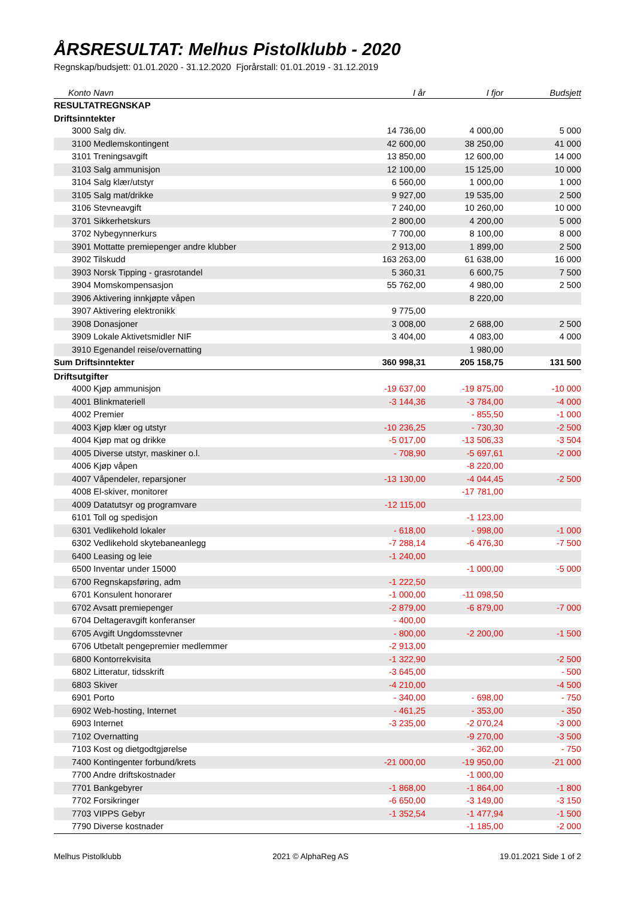ÅRSRESULTAT: Melhus Pistolklubb - 2020
Regnskap/budsjett: 01.01.2020 - 31.12.2020 Fjorårstall: 01.01.2019 - 31.12.2019
| Konto Navn | I år | I fjor | Budsjett |
| --- | --- | --- | --- |
| RESULTATREGNSKAP | | | |
| Driftsinntekter | | | |
| 3000 Salg div. | 14 736,00 | 4 000,00 | 5 000 |
| 3100 Medlemskontingent | 42 600,00 | 38 250,00 | 41 000 |
| 3101 Treningsavgift | 13 850,00 | 12 600,00 | 14 000 |
| 3103 Salg ammunisjon | 12 100,00 | 15 125,00 | 10 000 |
| 3104 Salg klær/utstyr | 6 560,00 | 1 000,00 | 1 000 |
| 3105 Salg mat/drikke | 9 927,00 | 19 535,00 | 2 500 |
| 3106 Stevneavgift | 7 240,00 | 10 260,00 | 10 000 |
| 3701 Sikkerhetskurs | 2 800,00 | 4 200,00 | 5 000 |
| 3702 Nybegynnerkurs | 7 700,00 | 8 100,00 | 8 000 |
| 3901 Mottatte premiepenger andre klubber | 2 913,00 | 1 899,00 | 2 500 |
| 3902 Tilskudd | 163 263,00 | 61 638,00 | 16 000 |
| 3903 Norsk Tipping - grasrotandel | 5 360,31 | 6 600,75 | 7 500 |
| 3904 Momskompensasjon | 55 762,00 | 4 980,00 | 2 500 |
| 3906 Aktivering innkjøpte våpen | | 8 220,00 | |
| 3907 Aktivering elektronikk | 9 775,00 | | |
| 3908 Donasjoner | 3 008,00 | 2 688,00 | 2 500 |
| 3909 Lokale Aktivetsmidler NIF | 3 404,00 | 4 083,00 | 4 000 |
| 3910 Egenandel reise/overnatting | | 1 980,00 | |
| Sum Driftsinntekter | 360 998,31 | 205 158,75 | 131 500 |
| Driftsutgifter | | | |
| 4000 Kjøp ammunisjon | -19 637,00 | -19 875,00 | -10 000 |
| 4001 Blinkmateriell | -3 144,36 | -3 784,00 | -4 000 |
| 4002 Premier | | - 855,50 | -1 000 |
| 4003 Kjøp klær og utstyr | -10 236,25 | - 730,30 | -2 500 |
| 4004 Kjøp mat og drikke | -5 017,00 | -13 506,33 | -3 504 |
| 4005 Diverse utstyr, maskiner o.l. | - 708,90 | -5 697,61 | -2 000 |
| 4006 Kjøp våpen | | -8 220,00 | |
| 4007 Våpendeler, reparsjoner | -13 130,00 | -4 044,45 | -2 500 |
| 4008 El-skiver, monitorer | | -17 781,00 | |
| 4009 Datatutsyr og programvare | -12 115,00 | | |
| 6101 Toll og spedisjon | | -1 123,00 | |
| 6301 Vedlikehold lokaler | - 618,00 | - 998,00 | -1 000 |
| 6302 Vedlikehold skytebaneanlegg | -7 288,14 | -6 476,30 | -7 500 |
| 6400 Leasing og leie | -1 240,00 | | |
| 6500 Inventar under 15000 | | -1 000,00 | -5 000 |
| 6700 Regnskapsføring, adm | -1 222,50 | | |
| 6701 Konsulent honorarer | -1 000,00 | -11 098,50 | |
| 6702 Avsatt premiepenger | -2 879,00 | -6 879,00 | -7 000 |
| 6704 Deltageravgift konferanser | - 400,00 | | |
| 6705 Avgift Ungdomsstevner | - 800,00 | -2 200,00 | -1 500 |
| 6706 Utbetalt pengepremier medlemmer | -2 913,00 | | |
| 6800 Kontorrekvisita | -1 322,90 | | -2 500 |
| 6802 Litteratur, tidsskrift | -3 645,00 | | - 500 |
| 6803 Skiver | -4 210,00 | | -4 500 |
| 6901 Porto | - 340,00 | - 698,00 | - 750 |
| 6902 Web-hosting, Internet | - 461,25 | - 353,00 | - 350 |
| 6903 Internet | -3 235,00 | -2 070,24 | -3 000 |
| 7102 Overnatting | | -9 270,00 | -3 500 |
| 7103 Kost og dietgodtgjørelse | | - 362,00 | - 750 |
| 7400 Kontingenter forbund/krets | -21 000,00 | -19 950,00 | -21 000 |
| 7700 Andre driftskostnader | | -1 000,00 | |
| 7701 Bankgebyrer | -1 868,00 | -1 864,00 | -1 800 |
| 7702 Forsikringer | -6 650,00 | -3 149,00 | -3 150 |
| 7703 VIPPS Gebyr | -1 352,54 | -1 477,94 | -1 500 |
| 7790 Diverse kostnader | | -1 185,00 | -2 000 |
Melhus Pistolklubb 2021 © AlphaReg AS 19.01.2021 Side 1 of 2